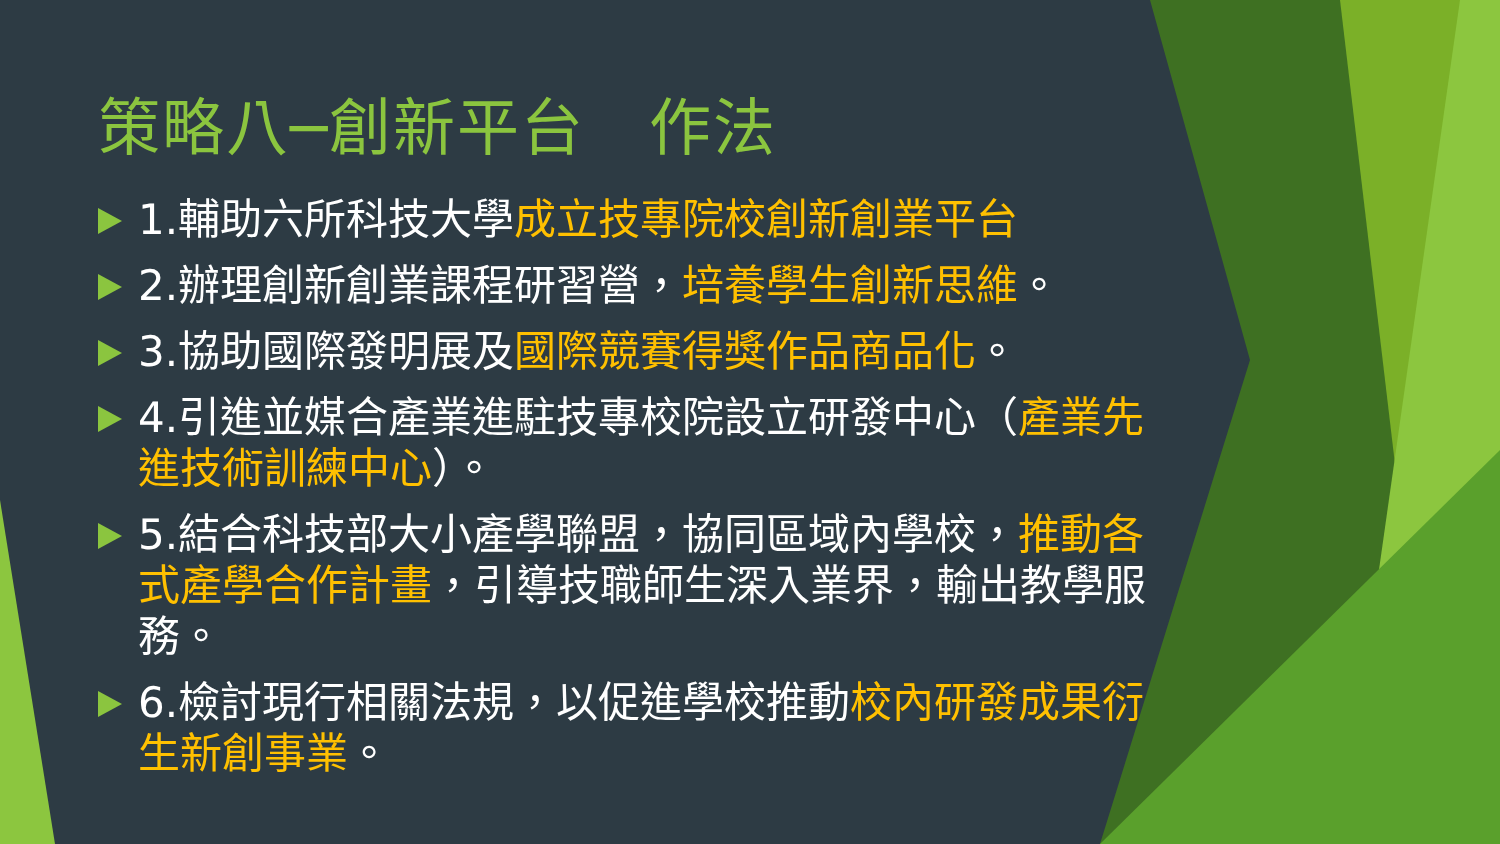策略八─創新平台　作法
1.輔助六所科技大學成立技專院校創新創業平台
2.辦理創新創業課程研習營，培養學生創新思維。
3.協助國際發明展及國際競賽得獎作品商品化。
4.引進並媒合產業進駐技專校院設立研發中心（產業先進技術訓練中心）。
5.結合科技部大小產學聯盟，協同區域內學校，推動各式產學合作計畫，引導技職師生深入業界，輸出教學服務。
6.檢討現行相關法規，以促進學校推動校內研發成果衍生新創事業。